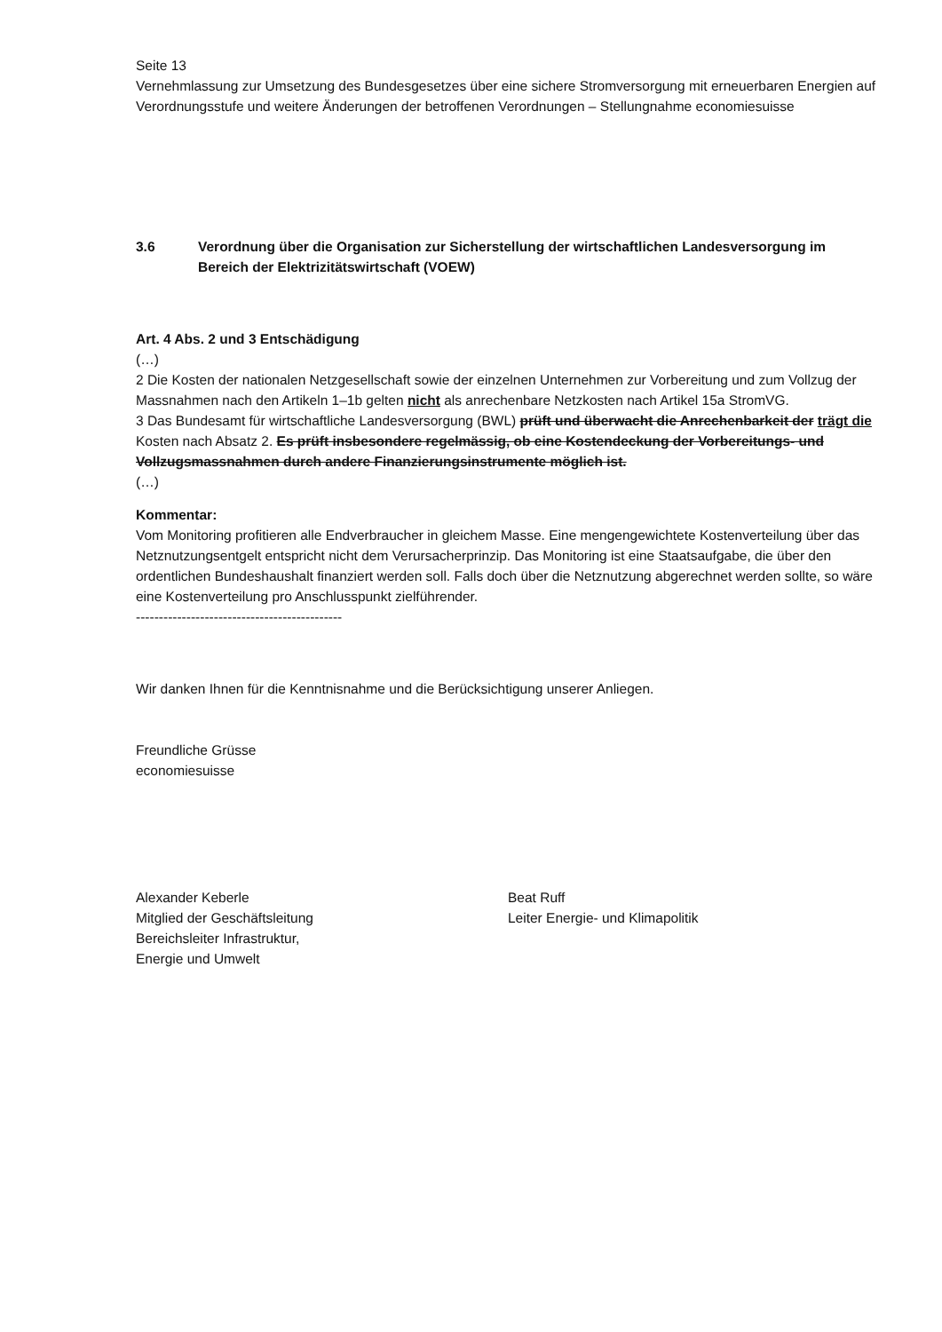Seite 13
Vernehmlassung zur Umsetzung des Bundesgesetzes über eine sichere Stromversorgung mit erneuerbaren Energien auf Verordnungsstufe und weitere Änderungen der betroffenen Verordnungen – Stellungnahme economiesuisse
3.6 Verordnung über die Organisation zur Sicherstellung der wirtschaftlichen Landesversorgung im Bereich der Elektrizitätswirtschaft (VOEW)
Art. 4 Abs. 2 und 3 Entschädigung
(…)
2 Die Kosten der nationalen Netzgesellschaft sowie der einzelnen Unternehmen zur Vorbereitung und zum Vollzug der Massnahmen nach den Artikeln 1–1b gelten nicht als anrechenbare Netzkosten nach Artikel 15a StromVG.
3 Das Bundesamt für wirtschaftliche Landesversorgung (BWL) prüft und überwacht die Anrechenbarkeit der trägt die Kosten nach Absatz 2. Es prüft insbesondere regelmässig, ob eine Kostendeckung der Vorbereitungs- und Vollzugsmassnahmen durch andere Finanzierungsinstrumente möglich ist.
(…)
Kommentar:
Vom Monitoring profitieren alle Endverbraucher in gleichem Masse. Eine mengengewichtete Kostenverteilung über das Netznutzungsentgelt entspricht nicht dem Verursacherprinzip. Das Monitoring ist eine Staatsaufgabe, die über den ordentlichen Bundeshaushalt finanziert werden soll. Falls doch über die Netznutzung abgerechnet werden sollte, so wäre eine Kostenverteilung pro Anschlusspunkt zielführender.
---------------------------------------------
Wir danken Ihnen für die Kenntnisnahme und die Berücksichtigung unserer Anliegen.
Freundliche Grüsse
economiesuisse
Alexander Keberle
Mitglied der Geschäftsleitung
Bereichsleiter Infrastruktur,
Energie und Umwelt
Beat Ruff
Leiter Energie- und Klimapolitik